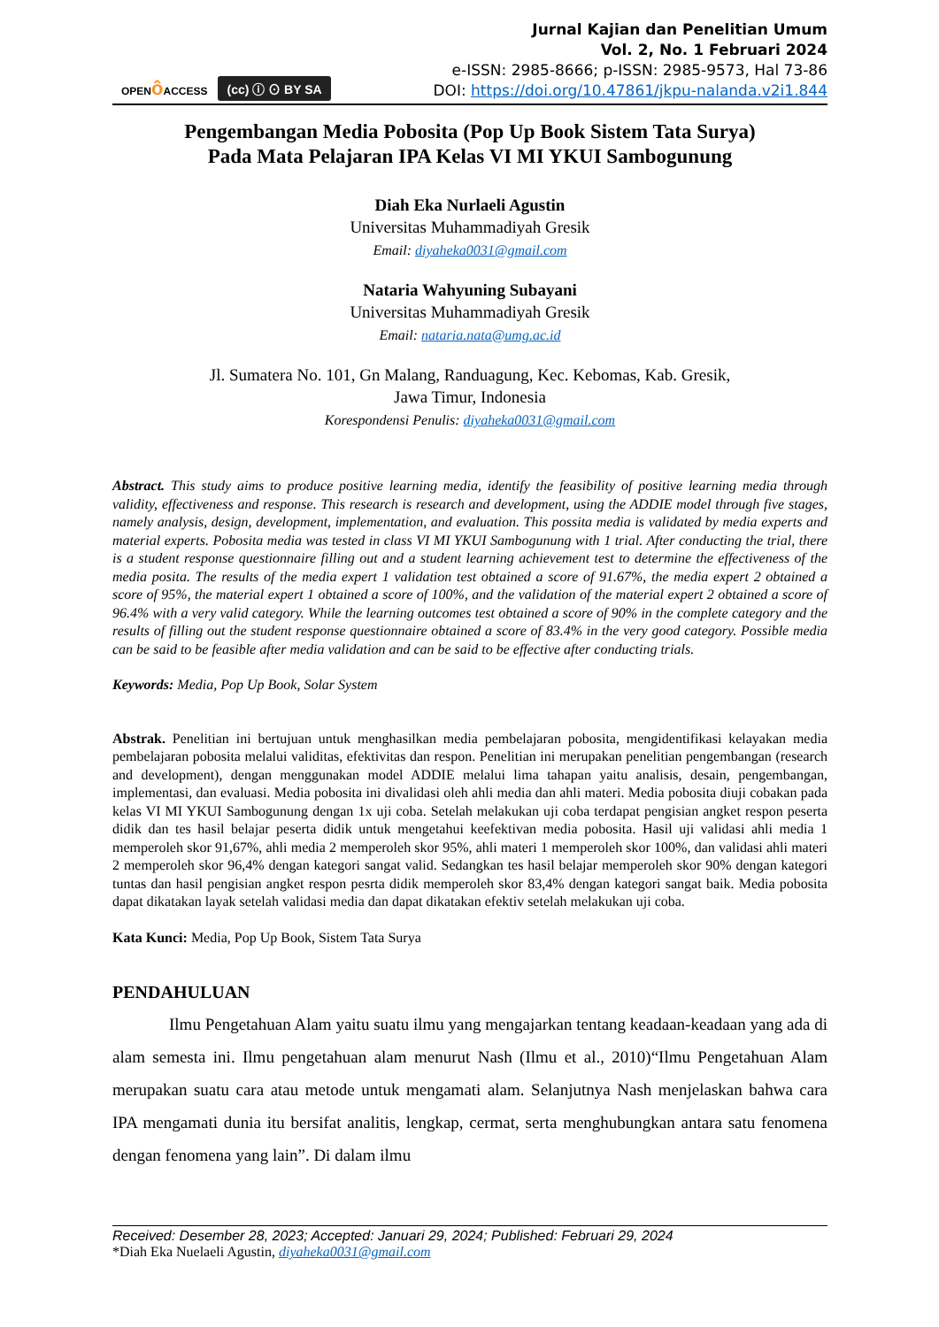OPENô ACCESS
(cc) ⓘ ⊙ BY SA
Jurnal Kajian dan Penelitian Umum
Vol. 2, No. 1 Februari 2024
e-ISSN: 2985-8666; p-ISSN: 2985-9573, Hal 73-86
DOI: https://doi.org/10.47861/jkpu-nalanda.v2i1.844
Pengembangan Media Pobosita (Pop Up Book Sistem Tata Surya)
Pada Mata Pelajaran IPA Kelas VI MI YKUI Sambogunung
Diah Eka Nurlaeli Agustin
Universitas Muhammadiyah Gresik
Email: diyaheka0031@gmail.com
Nataria Wahyuning Subayani
Universitas Muhammadiyah Gresik
Email: nataria.nata@umg.ac.id
Jl. Sumatera No. 101, Gn Malang, Randuagung, Kec. Kebomas, Kab. Gresik,
Jawa Timur, Indonesia
Korespondensi Penulis: diyaheka0031@gmail.com
Abstract. This study aims to produce positive learning media, identify the feasibility of positive learning media through validity, effectiveness and response. This research is research and development, using the ADDIE model through five stages, namely analysis, design, development, implementation, and evaluation. This possita media is validated by media experts and material experts. Pobosita media was tested in class VI MI YKUI Sambogunung with 1 trial. After conducting the trial, there is a student response questionnaire filling out and a student learning achievement test to determine the effectiveness of the media posita. The results of the media expert 1 validation test obtained a score of 91.67%, the media expert 2 obtained a score of 95%, the material expert 1 obtained a score of 100%, and the validation of the material expert 2 obtained a score of 96.4% with a very valid category. While the learning outcomes test obtained a score of 90% in the complete category and the results of filling out the student response questionnaire obtained a score of 83.4% in the very good category. Possible media can be said to be feasible after media validation and can be said to be effective after conducting trials.
Keywords: Media, Pop Up Book, Solar System
Abstrak. Penelitian ini bertujuan untuk menghasilkan media pembelajaran pobosita, mengidentifikasi kelayakan media pembelajaran pobosita melalui validitas, efektivitas dan respon. Penelitian ini merupakan penelitian pengembangan (research and development), dengan menggunakan model ADDIE melalui lima tahapan yaitu analisis, desain, pengembangan, implementasi, dan evaluasi. Media pobosita ini divalidasi oleh ahli media dan ahli materi. Media pobosita diuji cobakan pada kelas VI MI YKUI Sambogunung dengan 1x uji coba. Setelah melakukan uji coba terdapat pengisian angket respon peserta didik dan tes hasil belajar peserta didik untuk mengetahui keefektivan media pobosita. Hasil uji validasi ahli media 1 memperoleh skor 91,67%, ahli media 2 memperoleh skor 95%, ahli materi 1 memperoleh skor 100%, dan validasi ahli materi 2 memperoleh skor 96,4% dengan kategori sangat valid. Sedangkan tes hasil belajar memperoleh skor 90% dengan kategori tuntas dan hasil pengisian angket respon pesrta didik memperoleh skor 83,4% dengan kategori sangat baik. Media pobosita dapat dikatakan layak setelah validasi media dan dapat dikatakan efektiv setelah melakukan uji coba.
Kata Kunci: Media, Pop Up Book, Sistem Tata Surya
PENDAHULUAN
Ilmu Pengetahuan Alam yaitu suatu ilmu yang mengajarkan tentang keadaan-keadaan yang ada di alam semesta ini. Ilmu pengetahuan alam menurut Nash (Ilmu et al., 2010)“Ilmu Pengetahuan Alam merupakan suatu cara atau metode untuk mengamati alam. Selanjutnya Nash menjelaskan bahwa cara IPA mengamati dunia itu bersifat analitis, lengkap, cermat, serta menghubungkan antara satu fenomena dengan fenomena yang lain”. Di dalam ilmu
Received: Desember 28, 2023; Accepted: Januari 29, 2024; Published: Februari 29, 2024
*Diah Eka Nuelaeli Agustin, diyaheka0031@gmail.com